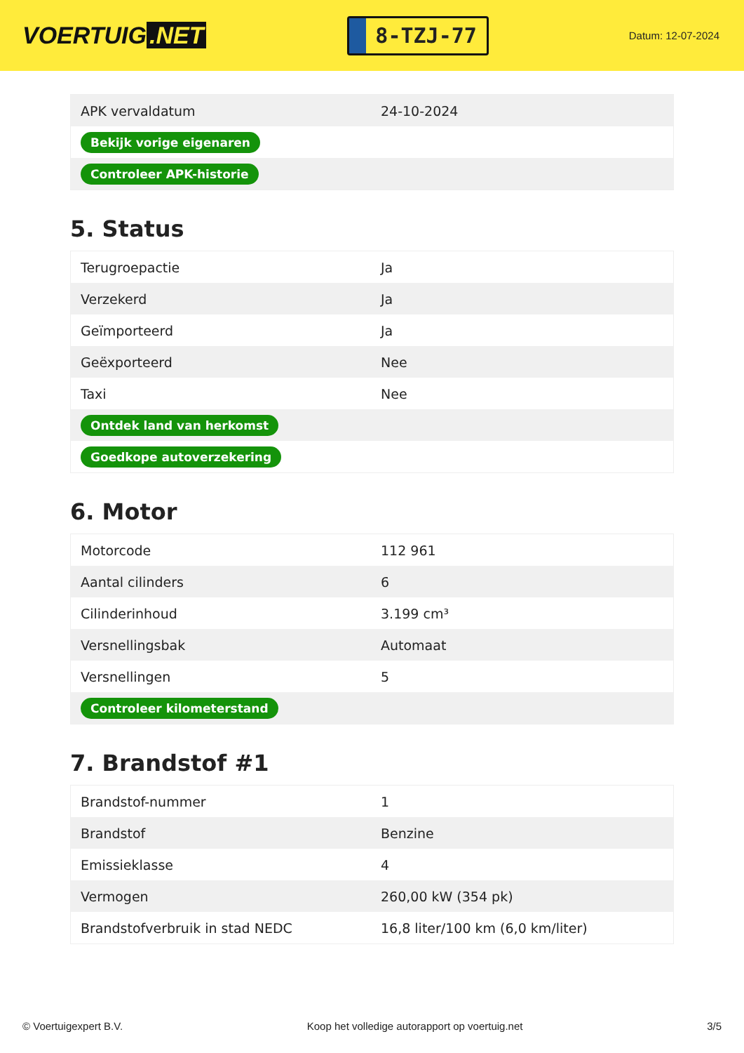VOERTUIG.NET
8-TZJ-77
Datum: 12-07-2024
| APK vervaldatum | 24-10-2024 |
| Bekijk vorige eigenaren | |
| Controleer APK-historie | |
5. Status
| Terugroepactie | Ja |
| Verzekerd | Ja |
| Geïmporteerd | Ja |
| Geëxporteerd | Nee |
| Taxi | Nee |
| Ontdek land van herkomst | |
| Goedkope autoverzekering | |
6. Motor
| Motorcode | 112 961 |
| Aantal cilinders | 6 |
| Cilinderinhoud | 3.199 cm³ |
| Versnellingsbak | Automaat |
| Versnellingen | 5 |
| Controleer kilometerstand | |
7. Brandstof #1
| Brandstof-nummer | 1 |
| Brandstof | Benzine |
| Emissieklasse | 4 |
| Vermogen | 260,00 kW (354 pk) |
| Brandstofverbruik in stad NEDC | 16,8 liter/100 km (6,0 km/liter) |
© Voertuigexpert B.V. Koop het volledige autorapport op voertuig.net 3/5